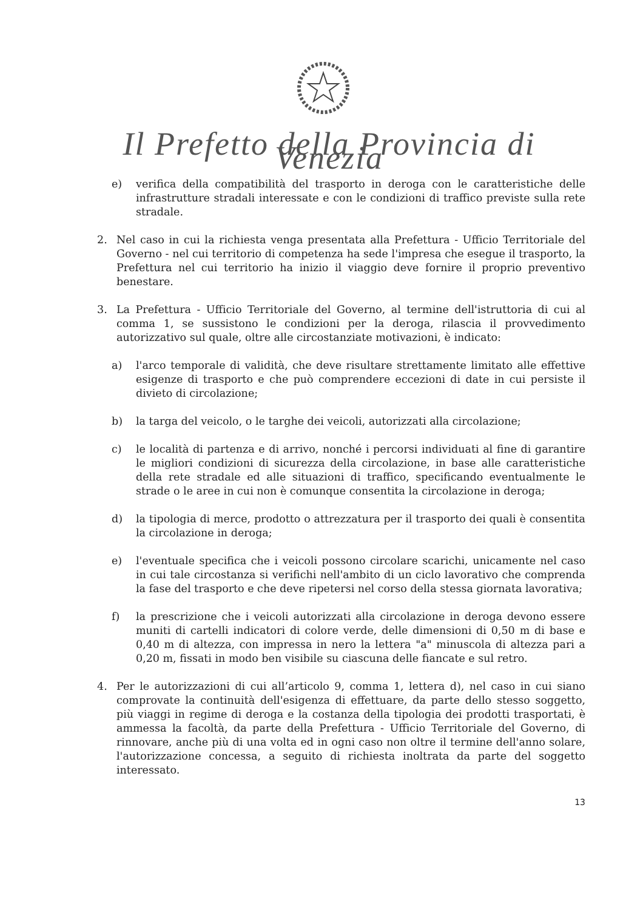Il Prefetto della Provincia di Venezia
e) verifica della compatibilità del trasporto in deroga con le caratteristiche delle infrastrutture stradali interessate e con le condizioni di traffico previste sulla rete stradale.
2. Nel caso in cui la richiesta venga presentata alla Prefettura - Ufficio Territoriale del Governo - nel cui territorio di competenza ha sede l'impresa che esegue il trasporto, la Prefettura nel cui territorio ha inizio il viaggio deve fornire il proprio preventivo benestare.
3. La Prefettura - Ufficio Territoriale del Governo, al termine dell'istruttoria di cui al comma 1, se sussistono le condizioni per la deroga, rilascia il provvedimento autorizzativo sul quale, oltre alle circostanziate motivazioni, è indicato:
a) l'arco temporale di validità, che deve risultare strettamente limitato alle effettive esigenze di trasporto e che può comprendere eccezioni di date in cui persiste il divieto di circolazione;
b) la targa del veicolo, o le targhe dei veicoli, autorizzati alla circolazione;
c) le località di partenza e di arrivo, nonché i percorsi individuati al fine di garantire le migliori condizioni di sicurezza della circolazione, in base alle caratteristiche della rete stradale ed alle situazioni di traffico, specificando eventualmente le strade o le aree in cui non è comunque consentita la circolazione in deroga;
d) la tipologia di merce, prodotto o attrezzatura per il trasporto dei quali è consentita la circolazione in deroga;
e) l'eventuale specifica che i veicoli possono circolare scarichi, unicamente nel caso in cui tale circostanza si verifichi nell'ambito di un ciclo lavorativo che comprenda la fase del trasporto e che deve ripetersi nel corso della stessa giornata lavorativa;
f) la prescrizione che i veicoli autorizzati alla circolazione in deroga devono essere muniti di cartelli indicatori di colore verde, delle dimensioni di 0,50 m di base e 0,40 m di altezza, con impressa in nero la lettera "a" minuscola di altezza pari a 0,20 m, fissati in modo ben visibile su ciascuna delle fiancate e sul retro.
4. Per le autorizzazioni di cui all’articolo 9, comma 1, lettera d), nel caso in cui siano comprovate la continuità dell'esigenza di effettuare, da parte dello stesso soggetto, più viaggi in regime di deroga e la costanza della tipologia dei prodotti trasportati, è ammessa la facoltà, da parte della Prefettura - Ufficio Territoriale del Governo, di rinnovare, anche più di una volta ed in ogni caso non oltre il termine dell'anno solare, l'autorizzazione concessa, a seguito di richiesta inoltrata da parte del soggetto interessato.
13